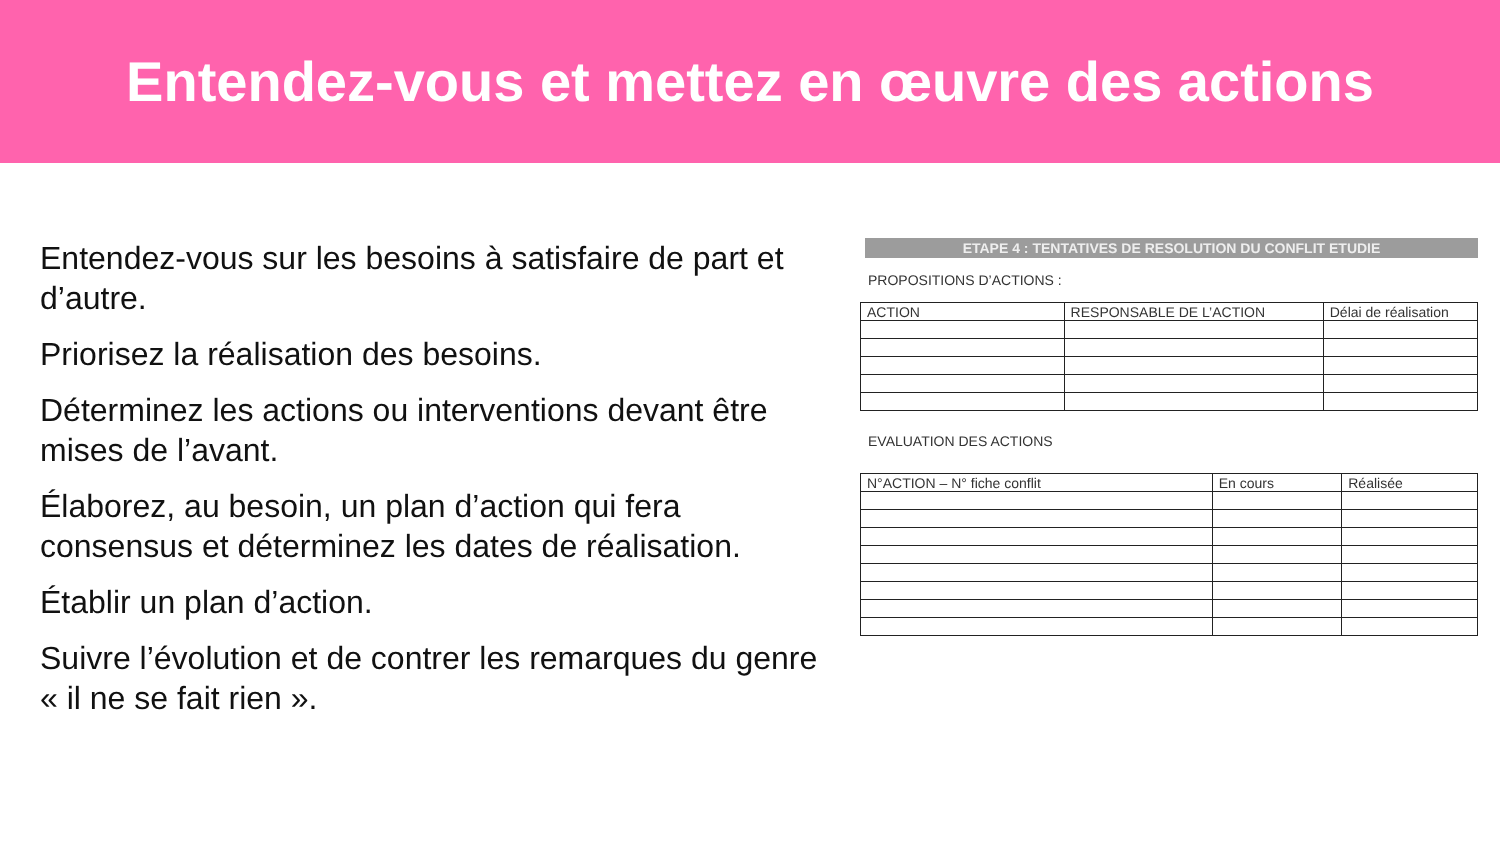Entendez-vous et mettez en œuvre des actions
Entendez-vous sur les besoins à satisfaire de part et d’autre.
Priorisez la réalisation des besoins.
Déterminez les actions ou interventions devant être mises de l’avant.
Élaborez, au besoin, un plan d’action qui fera consensus et déterminez les dates de réalisation.
Établir un plan d’action.
Suivre l’évolution et de contrer les remarques du genre « il ne se fait rien ».
ETAPE 4 : TENTATIVES DE RESOLUTION DU CONFLIT ETUDIE
PROPOSITIONS D’ACTIONS :
| ACTION | RESPONSABLE DE L’ACTION | Délai de réalisation |
| --- | --- | --- |
EVALUATION DES ACTIONS
| N°ACTION – N° fiche conflit | En cours | Réalisée |
| --- | --- | --- |